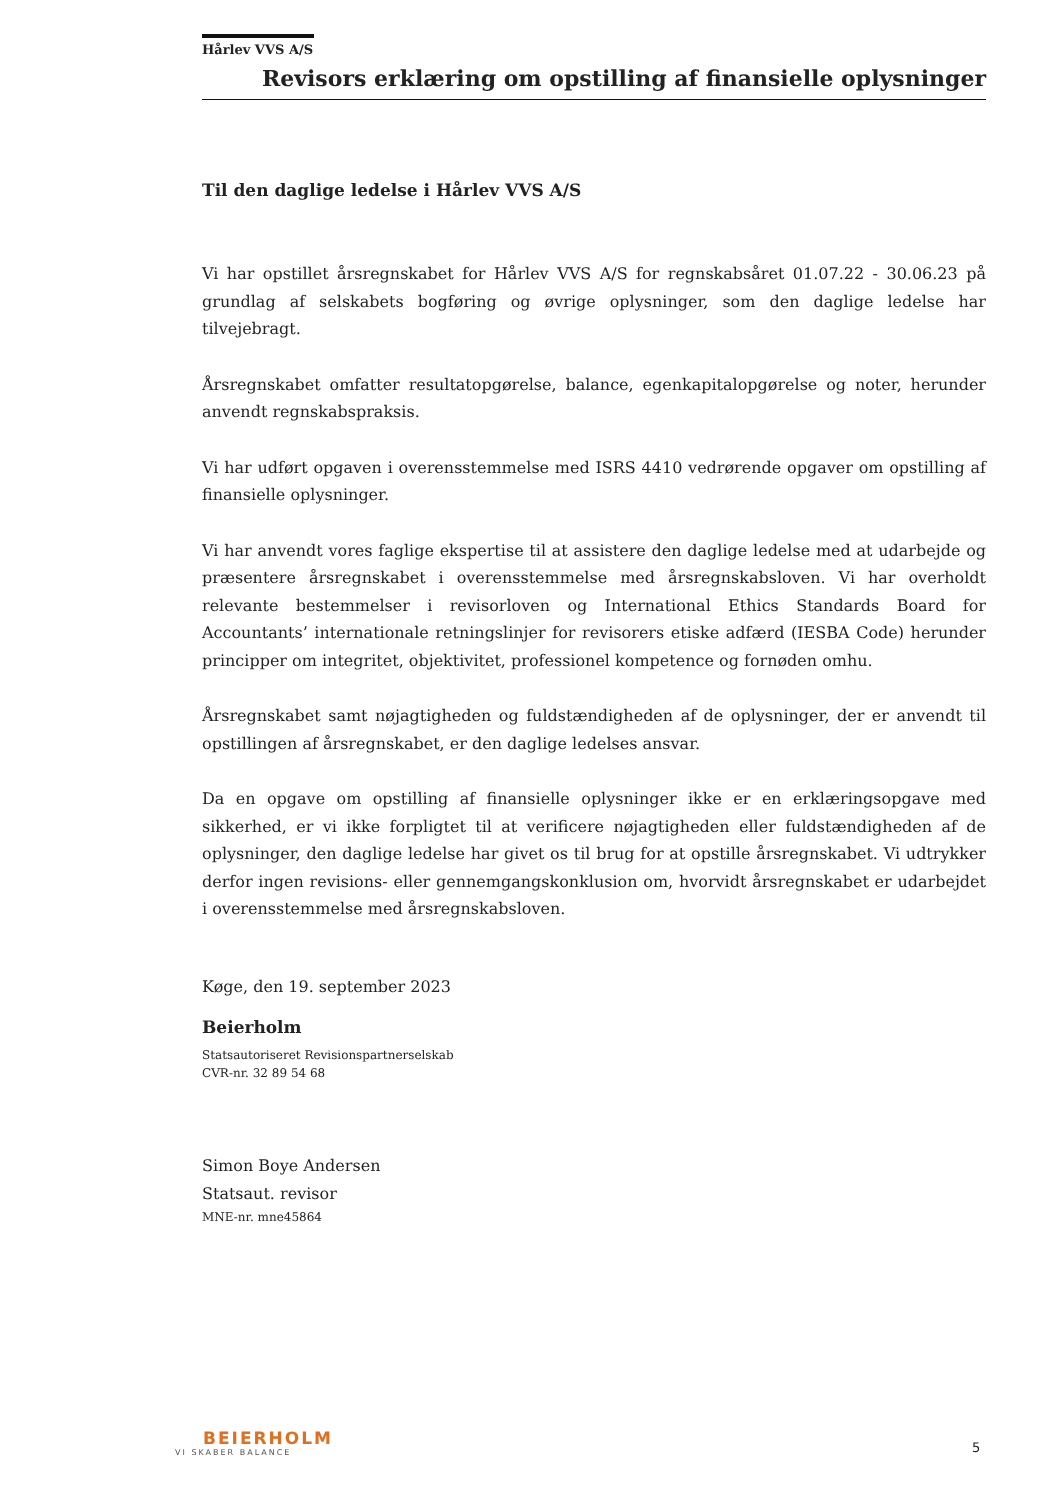Hårlev VVS A/S
Revisors erklæring om opstilling af finansielle oplysninger
Til den daglige ledelse i Hårlev VVS A/S
Vi har opstillet årsregnskabet for Hårlev VVS A/S for regnskabsåret 01.07.22 - 30.06.23 på grundlag af selskabets bogføring og øvrige oplysninger, som den daglige ledelse har tilvejebragt.
Årsregnskabet omfatter resultatopgørelse, balance, egenkapitalopgørelse og noter, herunder anvendt regnskabspraksis.
Vi har udført opgaven i overensstemmelse med ISRS 4410 vedrørende opgaver om opstilling af finansielle oplysninger.
Vi har anvendt vores faglige ekspertise til at assistere den daglige ledelse med at udarbejde og præsentere årsregnskabet i overensstemmelse med årsregnskabsloven. Vi har overholdt relevante bestemmelser i revisorloven og International Ethics Standards Board for Accountants’ internationale retningslinjer for revisorers etiske adfærd (IESBA Code) herunder principper om integritet, objektivitet, professionel kompetence og fornøden omhu.
Årsregnskabet samt nøjagtigheden og fuldstændigheden af de oplysninger, der er anvendt til opstillingen af årsregnskabet, er den daglige ledelses ansvar.
Da en opgave om opstilling af finansielle oplysninger ikke er en erklæringsopgave med sikkerhed, er vi ikke forpligtet til at verificere nøjagtigheden eller fuldstændigheden af de oplysninger, den daglige ledelse har givet os til brug for at opstille årsregnskabet. Vi udtrykker derfor ingen revisions- eller gennemgangskonklusion om, hvorvidt årsregnskabet er udarbejdet i overensstemmelse med årsregnskabsloven.
Køge, den 19. september 2023
Beierholm
Statsautoriseret Revisionspartnerselskab
CVR-nr. 32 89 54 68
Simon Boye Andersen
Statsaut. revisor
MNE-nr. mne45864
BEIERHOLM
VI SKABER BALANCE
5